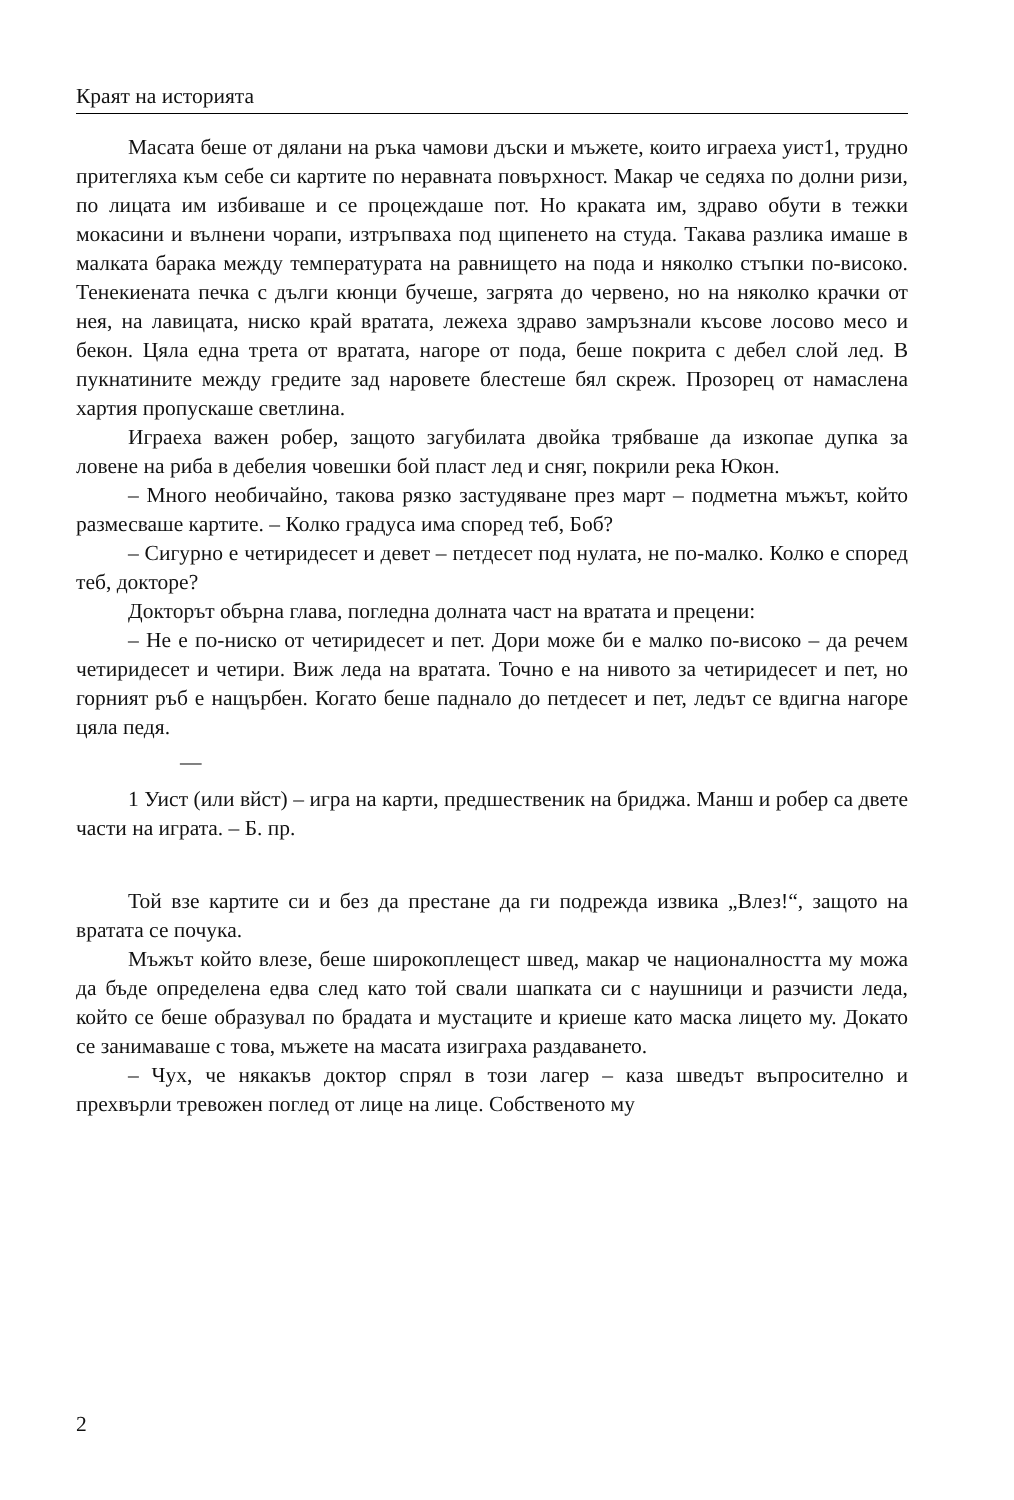Краят на историята
Масата беше от дялани на ръка чамови дъски и мъжете, които играеха уист1, трудно притегляха към себе си картите по неравната повърхност. Макар че седяха по долни ризи, по лицата им избиваше и се процеждаше пот. Но краката им, здраво обути в тежки мокасини и вълнени чорапи, изтръпваха под щипенето на студа. Такава разлика имаше в малката барака между температурата на равнището на пода и няколко стъпки по-високо. Тенекиената печка с дълги кюнци бучеше, загрята до червено, но на няколко крачки от нея, на лавицата, ниско край вратата, лежеха здраво замръзнали късове лосово месо и бекон. Цяла една трета от вратата, нагоре от пода, беше покрита с дебел слой лед. В пукнатините между гредите зад наровете блестеше бял скреж. Прозорец от намаслена хартия пропускаше светлина.
Играеха важен робер, защото загубилата двойка трябваше да изкопае дупка за ловене на риба в дебелия човешки бой пласт лед и сняг, покрили река Юкон.
– Много необичайно, такова рязко застудяване през март – подметна мъжът, който размесваше картите. – Колко градуса има според теб, Боб?
– Сигурно е четиридесет и девет – петдесет под нулата, не по-малко. Колко е според теб, докторе?
Докторът обърна глава, погледна долната част на вратата и прецени:
– Не е по-ниско от четиридесет и пет. Дори може би е малко по-високо – да речем четиридесет и четири. Виж леда на вратата. Точно е на нивото за четиридесет и пет, но горният ръб е нащърбен. Когато беше паднало до петдесет и пет, ледът се вдигна нагоре цяла педя.
—
1 Уист (или вйст) – игра на карти, предшественик на бриджа. Манш и робер са двете части на играта. – Б. пр.
Той взе картите си и без да престане да ги подрежда извика „Влез!“, защото на вратата се почука.
Мъжът който влезе, беше широкоплещест швед, макар че националността му можа да бъде определена едва след като той свали шапката си с наушници и разчисти леда, който се беше образувал по брадата и мустаците и криеше като маска лицето му. Докато се занимаваше с това, мъжете на масата изиграха раздаването.
– Чух, че някакъв доктор спрял в този лагер – каза шведът въпросително и прехвърли тревожен поглед от лице на лице. Собственото му
2